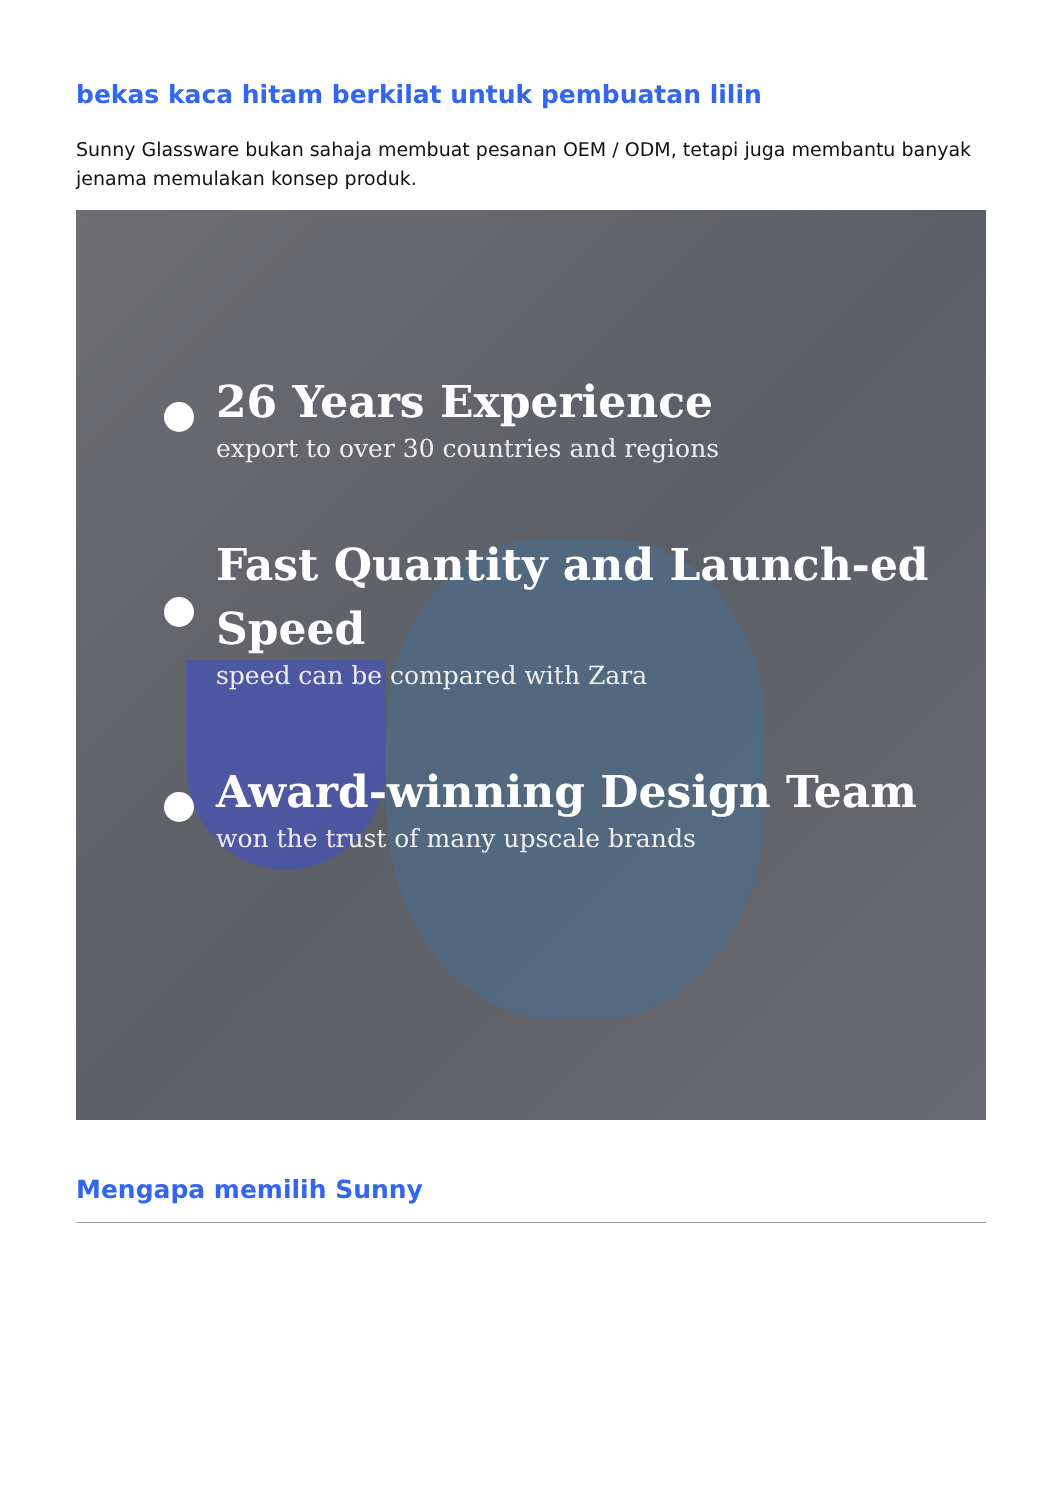bekas kaca hitam berkilat untuk pembuatan lilin
Sunny Glassware bukan sahaja membuat pesanan OEM / ODM, tetapi juga membantu banyak jenama memulakan konsep produk.
26 Years Experience
export to over 30 countries and regions
Fast Quantity and Launch-ed Speed
speed can be compared with Zara
Award-winning Design Team
won the trust of many upscale brands
Mengapa memilih Sunny